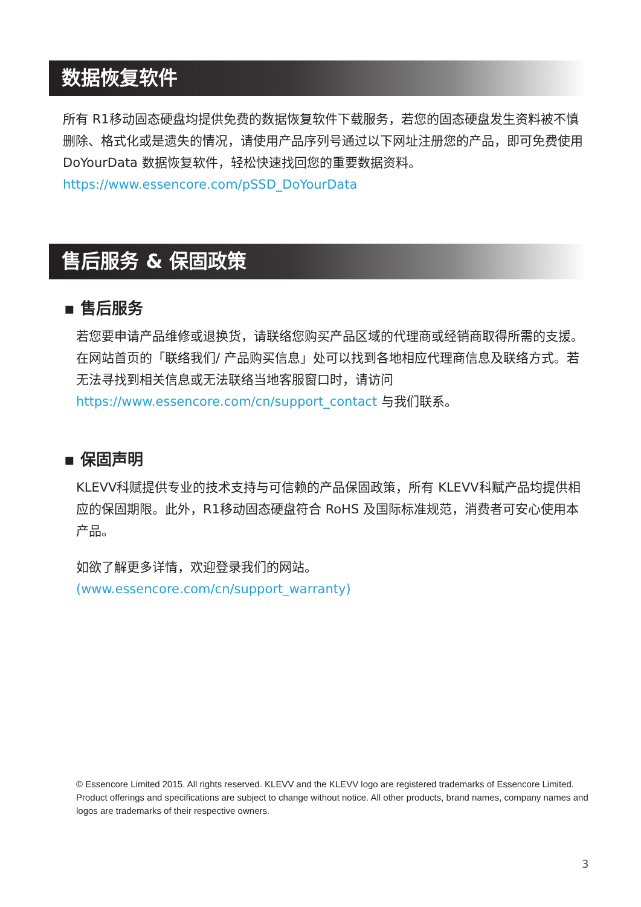数据恢复软件
所有 R1移动固态硬盘均提供免费的数据恢复软件下载服务，若您的固态硬盘发生资料被不慎删除、格式化或是遗失的情况，请使用产品序列号通过以下网址注册您的产品，即可免费使用 DoYourData 数据恢复软件，轻松快速找回您的重要数据资料。
https://www.essencore.com/pSSD_DoYourData
售后服务 & 保固政策
▪ 售后服务
若您要申请产品维修或退换货，请联络您购买产品区域的代理商或经销商取得所需的支援。在网站首页的「联络我们/ 产品购买信息」处可以找到各地相应代理商信息及联络方式。若无法寻找到相关信息或无法联络当地客服窗口时，请访问 https://www.essencore.com/cn/support_contact 与我们联系。
▪ 保固声明
KLEVV科赋提供专业的技术支持与可信赖的产品保固政策，所有 KLEVV科赋产品均提供相应的保固期限。此外，R1移动固态硬盘符合 RoHS 及国际标准规范，消费者可安心使用本产品。
如欲了解更多详情，欢迎登录我们的网站。
(www.essencore.com/cn/support_warranty)
© Essencore Limited 2015. All rights reserved. KLEVV and the KLEVV logo are registered trademarks of Essencore Limited. Product offerings and specifications are subject to change without notice. All other products, brand names, company names and logos are trademarks of their respective owners.
3